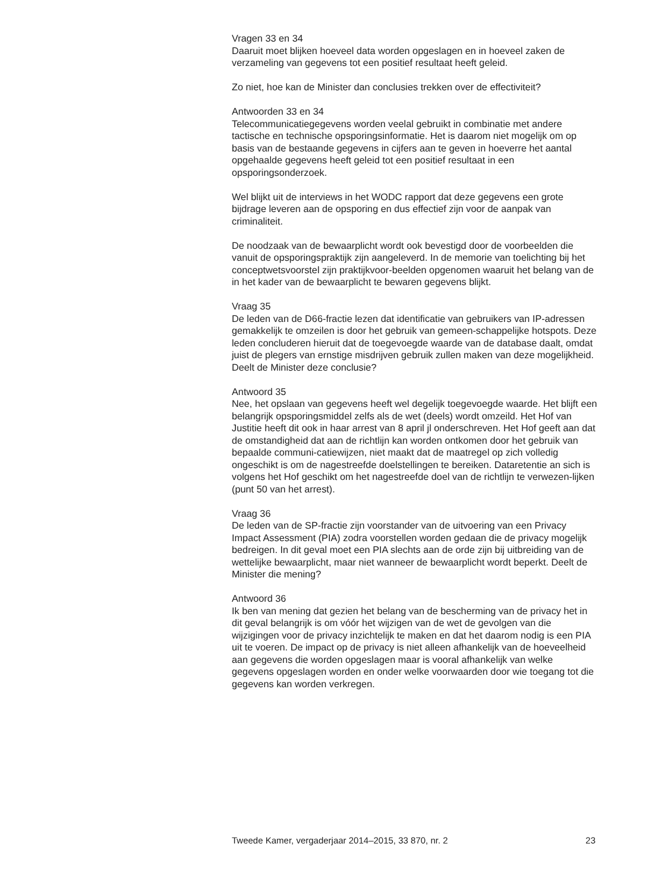Vragen 33 en 34
Daaruit moet blijken hoeveel data worden opgeslagen en in hoeveel zaken de verzameling van gegevens tot een positief resultaat heeft geleid.
Zo niet, hoe kan de Minister dan conclusies trekken over de effectiviteit?
Antwoorden 33 en 34
Telecommunicatiegegevens worden veelal gebruikt in combinatie met andere tactische en technische opsporingsinformatie. Het is daarom niet mogelijk om op basis van de bestaande gegevens in cijfers aan te geven in hoeverre het aantal opgehaalde gegevens heeft geleid tot een positief resultaat in een opsporingsonderzoek.
Wel blijkt uit de interviews in het WODC rapport dat deze gegevens een grote bijdrage leveren aan de opsporing en dus effectief zijn voor de aanpak van criminaliteit.
De noodzaak van de bewaarplicht wordt ook bevestigd door de voorbeelden die vanuit de opsporingspraktijk zijn aangeleverd. In de memorie van toelichting bij het conceptwetsvoorstel zijn praktijkvoor-beelden opgenomen waaruit het belang van de in het kader van de bewaarplicht te bewaren gegevens blijkt.
Vraag 35
De leden van de D66-fractie lezen dat identificatie van gebruikers van IP-adressen gemakkelijk te omzeilen is door het gebruik van gemeen-schappelijke hotspots. Deze leden concluderen hieruit dat de toegevoegde waarde van de database daalt, omdat juist de plegers van ernstige misdrijven gebruik zullen maken van deze mogelijkheid. Deelt de Minister deze conclusie?
Antwoord 35
Nee, het opslaan van gegevens heeft wel degelijk toegevoegde waarde. Het blijft een belangrijk opsporingsmiddel zelfs als de wet (deels) wordt omzeild. Het Hof van Justitie heeft dit ook in haar arrest van 8 april jl onderschreven. Het Hof geeft aan dat de omstandigheid dat aan de richtlijn kan worden ontkomen door het gebruik van bepaalde communi-catiewijzen, niet maakt dat de maatregel op zich volledig ongeschikt is om de nagestreefde doelstellingen te bereiken. Dataretentie an sich is volgens het Hof geschikt om het nagestreefde doel van de richtlijn te verwezen-lijken (punt 50 van het arrest).
Vraag 36
De leden van de SP-fractie zijn voorstander van de uitvoering van een Privacy Impact Assessment (PIA) zodra voorstellen worden gedaan die de privacy mogelijk bedreigen. In dit geval moet een PIA slechts aan de orde zijn bij uitbreiding van de wettelijke bewaarplicht, maar niet wanneer de bewaarplicht wordt beperkt. Deelt de Minister die mening?
Antwoord 36
Ik ben van mening dat gezien het belang van de bescherming van de privacy het in dit geval belangrijk is om vóór het wijzigen van de wet de gevolgen van die wijzigingen voor de privacy inzichtelijk te maken en dat het daarom nodig is een PIA uit te voeren. De impact op de privacy is niet alleen afhankelijk van de hoeveelheid aan gegevens die worden opgeslagen maar is vooral afhankelijk van welke gegevens opgeslagen worden en onder welke voorwaarden door wie toegang tot die gegevens kan worden verkregen.
Tweede Kamer, vergaderjaar 2014–2015, 33 870, nr. 2 23